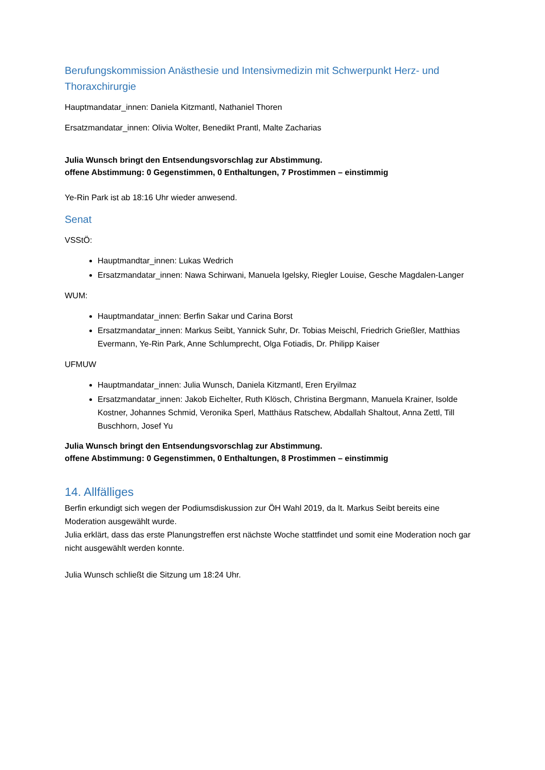Berufungskommission Anästhesie und Intensivmedizin mit Schwerpunkt Herz- und Thoraxchirurgie
Hauptmandatar_innen: Daniela Kitzmantl, Nathaniel Thoren
Ersatzmandatar_innen: Olivia Wolter, Benedikt Prantl, Malte Zacharias
Julia Wunsch bringt den Entsendungsvorschlag zur Abstimmung.
offene Abstimmung: 0 Gegenstimmen, 0 Enthaltungen, 7 Prostimmen – einstimmig
Ye-Rin Park ist ab 18:16 Uhr wieder anwesend.
Senat
VSStÖ:
Hauptmandtar_innen: Lukas Wedrich
Ersatzmandatar_innen: Nawa Schirwani, Manuela Igelsky, Riegler Louise, Gesche Magdalen-Langer
WUM:
Hauptmandatar_innen: Berfin Sakar und Carina Borst
Ersatzmandatar_innen: Markus Seibt, Yannick Suhr, Dr. Tobias Meischl, Friedrich Grießler, Matthias Evermann, Ye-Rin Park, Anne Schlumprecht, Olga Fotiadis, Dr. Philipp Kaiser
UFMUW
Hauptmandatar_innen: Julia Wunsch, Daniela Kitzmantl, Eren Eryilmaz
Ersatzmandatar_innen: Jakob Eichelter, Ruth Klösch, Christina Bergmann, Manuela Krainer, Isolde Kostner, Johannes Schmid, Veronika Sperl, Matthäus Ratschew, Abdallah Shaltout, Anna Zettl, Till Buschhorn, Josef Yu
Julia Wunsch bringt den Entsendungsvorschlag zur Abstimmung.
offene Abstimmung: 0 Gegenstimmen, 0 Enthaltungen, 8 Prostimmen – einstimmig
14. Allfälliges
Berfin erkundigt sich wegen der Podiumsdiskussion zur ÖH Wahl 2019, da lt. Markus Seibt bereits eine Moderation ausgewählt wurde.
Julia erklärt, dass das erste Planungstreffen erst nächste Woche stattfindet und somit eine Moderation noch gar nicht ausgewählt werden konnte.
Julia Wunsch schließt die Sitzung um 18:24 Uhr.